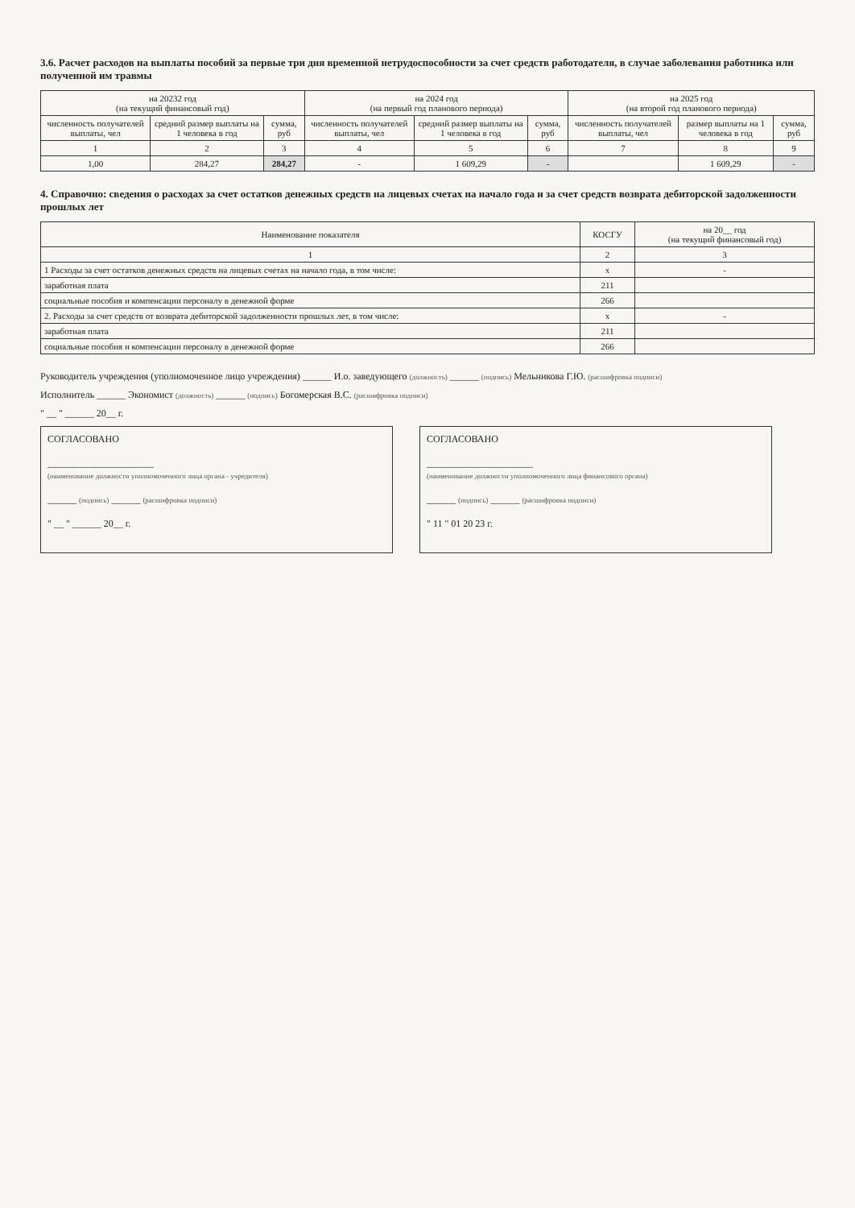3.6. Расчет расходов на выплаты пособий за первые три дня временной нетрудоспособности за счет средств работодателя, в случае заболевания работника или полученной им травмы
| на 20232 год (на текущий финансовый год) | | | на 2024 год (на первый год планового периода) | | | на 2025 год (на второй год планового периода) | | |
| --- | --- | --- | --- | --- | --- | --- | --- | --- |
| численность получателей выплаты, чел | средний размер выплаты на 1 человека в год | сумма, руб | численность получателей выплаты, чел | средний размер выплаты на 1 человека в год | сумма, руб | численность получателей выплаты, чел | размер выплаты на 1 человека в год | сумма, руб |
| 1 | 2 | 3 | 4 | 5 | 6 | 7 | 8 | 9 |
| 1,00 | 284,27 | 284,27 | - | 1 609,29 | - | | 1 609,29 | - |
4. Справочно: сведения о расходах за счет остатков денежных средств на лицевых счетах на начало года и за счет средств возврата дебиторской задолженности прошлых лет
| Наименование показателя | КОСГУ | на 20__ год (на текущий финансовый год) |
| --- | --- | --- |
| 1 | 2 | 3 |
| 1 Расходы за счет остатков денежных средств на лицевых счетах на начало года, в том числе: | х | - |
| заработная плата | 211 | |
| социальные пособия и компенсации персоналу в денежной форме | 266 | |
| 2. Расходы за счет средств от возврата дебиторской задолженности прошлых лет, в том числе: | х | - |
| заработная плата | 211 | |
| социальные пособия и компенсации персоналу в денежной форме | 266 | |
Руководитель учреждения (уполномоченное лицо учреждения) ______ И.о. заведующего (должность) ______ (подпись) Мельникова Г.Ю. (расшифровка подписи)
Исполнитель ______ Экономист (должность) ______ (подпись) Богомерская В.С. (расшифровка подписи)
" __ " ______ 20__ г.
СОГЛАСОВАНО
______________________
(наименование должности уполномоченного лица органа - учредителя)
______ (подпись) ______ (расшифровка подписи)
" __ " ______ 20__ г.
СОГЛАСОВАНО
______________________
(наименование должности уполномоченного лица финансового органа)
______ (подпись) ______ (расшифровка подписи)
" 11 " 01 20 23 г.